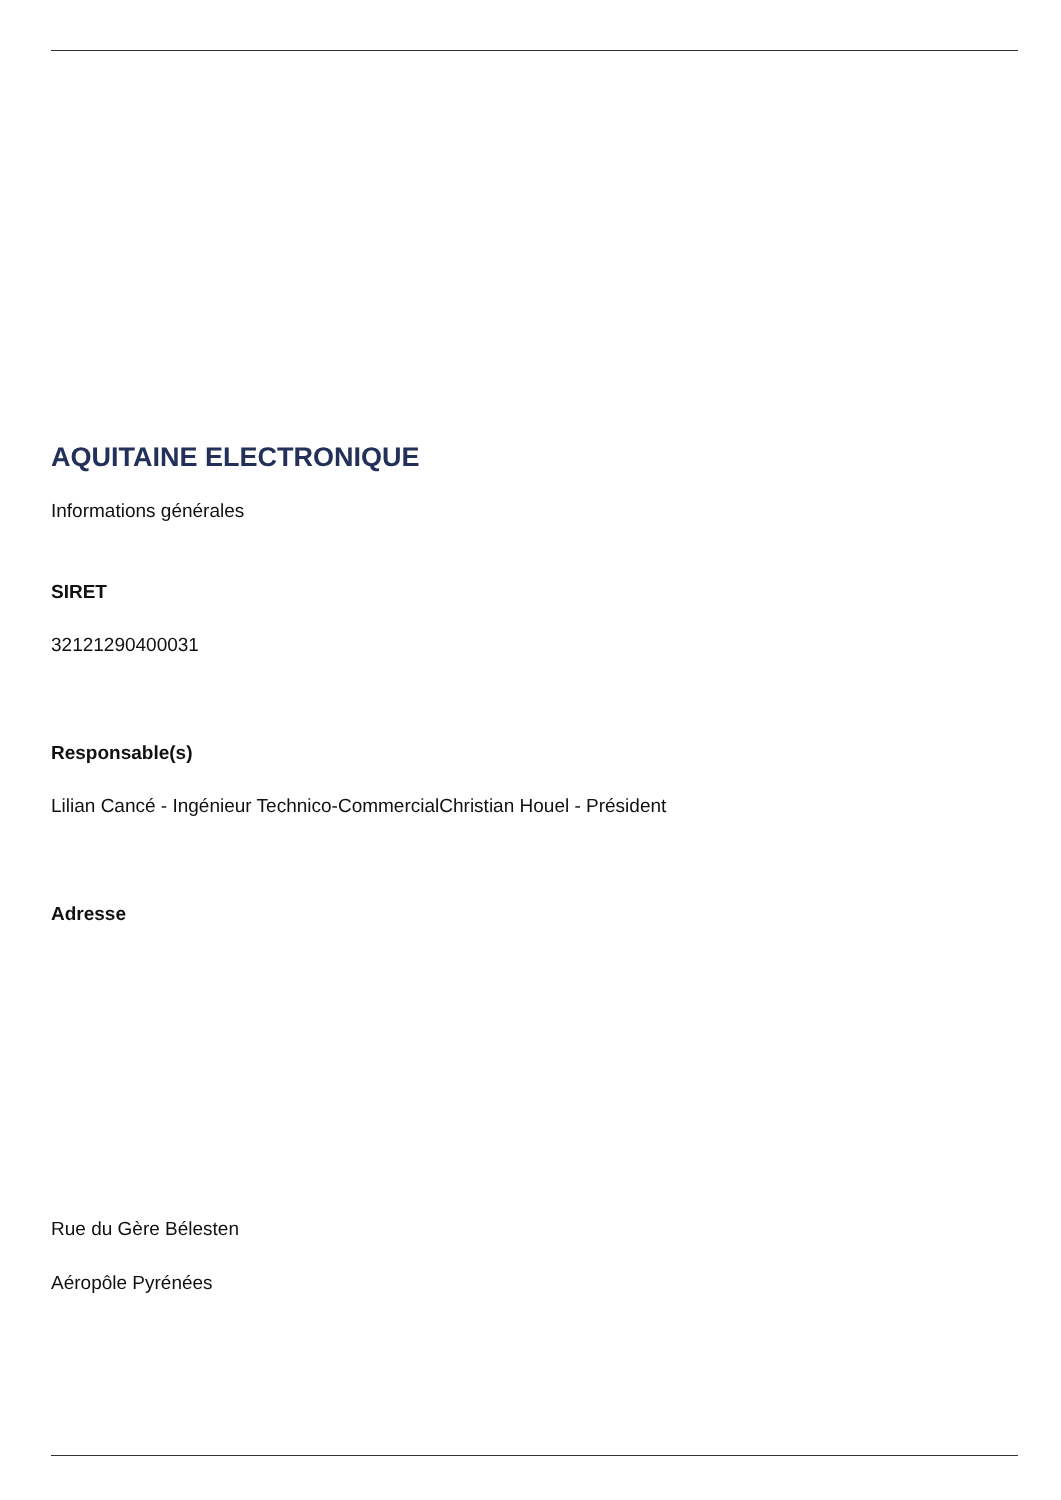AQUITAINE ELECTRONIQUE
Informations générales
SIRET
32121290400031
Responsable(s)
Lilian Cancé - Ingénieur Technico-CommercialChristian Houel - Président
Adresse
Rue du Gère Bélesten
Aéropôle Pyrénées